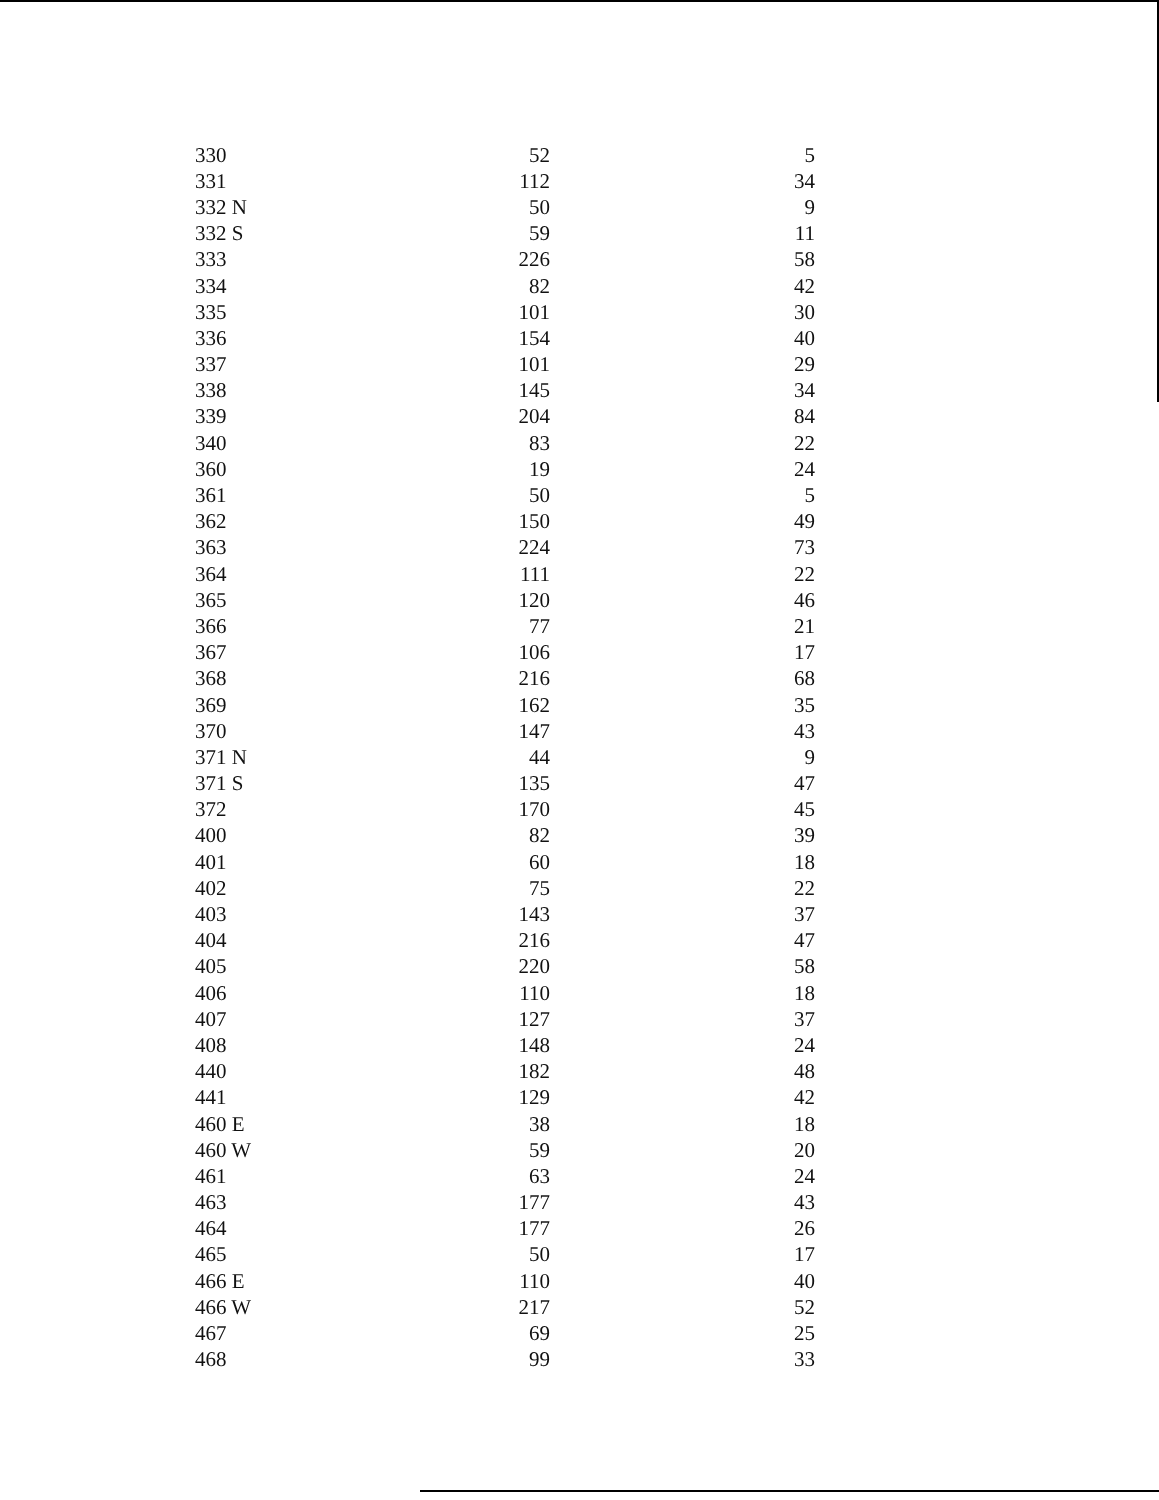| 330 | 52 | 5 |
| 331 | 112 | 34 |
| 332 N | 50 | 9 |
| 332 S | 59 | 11 |
| 333 | 226 | 58 |
| 334 | 82 | 42 |
| 335 | 101 | 30 |
| 336 | 154 | 40 |
| 337 | 101 | 29 |
| 338 | 145 | 34 |
| 339 | 204 | 84 |
| 340 | 83 | 22 |
| 360 | 19 | 24 |
| 361 | 50 | 5 |
| 362 | 150 | 49 |
| 363 | 224 | 73 |
| 364 | 111 | 22 |
| 365 | 120 | 46 |
| 366 | 77 | 21 |
| 367 | 106 | 17 |
| 368 | 216 | 68 |
| 369 | 162 | 35 |
| 370 | 147 | 43 |
| 371 N | 44 | 9 |
| 371 S | 135 | 47 |
| 372 | 170 | 45 |
| 400 | 82 | 39 |
| 401 | 60 | 18 |
| 402 | 75 | 22 |
| 403 | 143 | 37 |
| 404 | 216 | 47 |
| 405 | 220 | 58 |
| 406 | 110 | 18 |
| 407 | 127 | 37 |
| 408 | 148 | 24 |
| 440 | 182 | 48 |
| 441 | 129 | 42 |
| 460 E | 38 | 18 |
| 460 W | 59 | 20 |
| 461 | 63 | 24 |
| 463 | 177 | 43 |
| 464 | 177 | 26 |
| 465 | 50 | 17 |
| 466 E | 110 | 40 |
| 466 W | 217 | 52 |
| 467 | 69 | 25 |
| 468 | 99 | 33 |